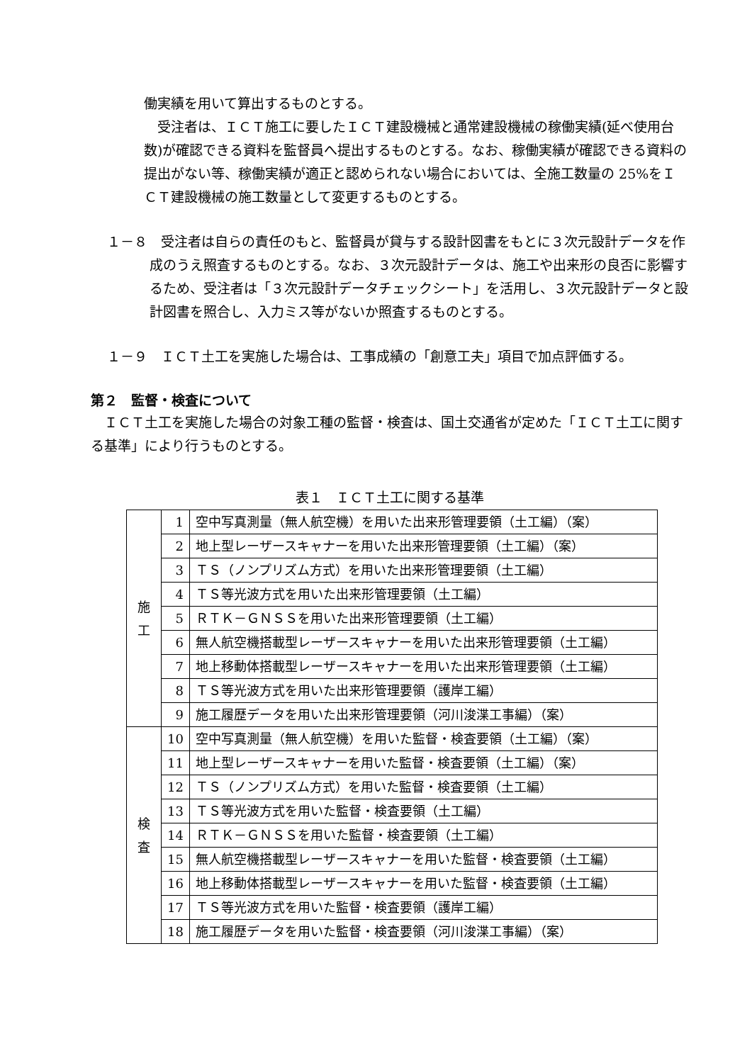働実績を用いて算出するものとする。
　受注者は、ＩＣＴ施工に要したＩＣＴ建設機械と通常建設機械の稼働実績(延べ使用台数)が確認できる資料を監督員へ提出するものとする。なお、稼働実績が確認できる資料の提出がない等、稼働実績が適正と認められない場合においては、全施工数量の 25%をＩＣＴ建設機械の施工数量として変更するものとする。
１－８　受注者は自らの責任のもと、監督員が貸与する設計図書をもとに３次元設計データを作成のうえ照査するものとする。なお、３次元設計データは、施工や出来形の良否に影響するため、受注者は「３次元設計データチェックシート」を活用し、３次元設計データと設計図書を照合し、入力ミス等がないか照査するものとする。
１－９　ＩＣＴ土工を実施した場合は、工事成績の「創意工夫」項目で加点評価する。
第２　監督・検査について
　ＩＣＴ土工を実施した場合の対象工種の監督・検査は、国土交通省が定めた「ＩＣＴ土工に関する基準」により行うものとする。
表１　ＩＣＴ土工に関する基準
| 施 工 | 1 | 空中写真測量（無人航空機）を用いた出来形管理要領（土工編）（案） |
| | 2 | 地上型レーザースキャナーを用いた出来形管理要領（土工編）（案） |
| | 3 | ＴＳ（ノンプリズム方式）を用いた出来形管理要領（土工編） |
| | 4 | ＴＳ等光波方式を用いた出来形管理要領（土工編） |
| | 5 | ＲＴＫ－ＧＮＳＳを用いた出来形管理要領（土工編） |
| | 6 | 無人航空機搭載型レーザースキャナーを用いた出来形管理要領（土工編） |
| | 7 | 地上移動体搭載型レーザースキャナーを用いた出来形管理要領（土工編） |
| | 8 | ＴＳ等光波方式を用いた出来形管理要領（護岸工編） |
| | 9 | 施工履歴データを用いた出来形管理要領（河川浚渫工事編）（案） |
| 検 査 | 10 | 空中写真測量（無人航空機）を用いた監督・検査要領（土工編）（案） |
| | 11 | 地上型レーザースキャナーを用いた監督・検査要領（土工編）（案） |
| | 12 | ＴＳ（ノンプリズム方式）を用いた監督・検査要領（土工編） |
| | 13 | ＴＳ等光波方式を用いた監督・検査要領（土工編） |
| | 14 | ＲＴＫ－ＧＮＳＳを用いた監督・検査要領（土工編） |
| | 15 | 無人航空機搭載型レーザースキャナーを用いた監督・検査要領（土工編） |
| | 16 | 地上移動体搭載型レーザースキャナーを用いた監督・検査要領（土工編） |
| | 17 | ＴＳ等光波方式を用いた監督・検査要領（護岸工編） |
| | 18 | 施工履歴データを用いた監督・検査要領（河川浚渫工事編）（案） |